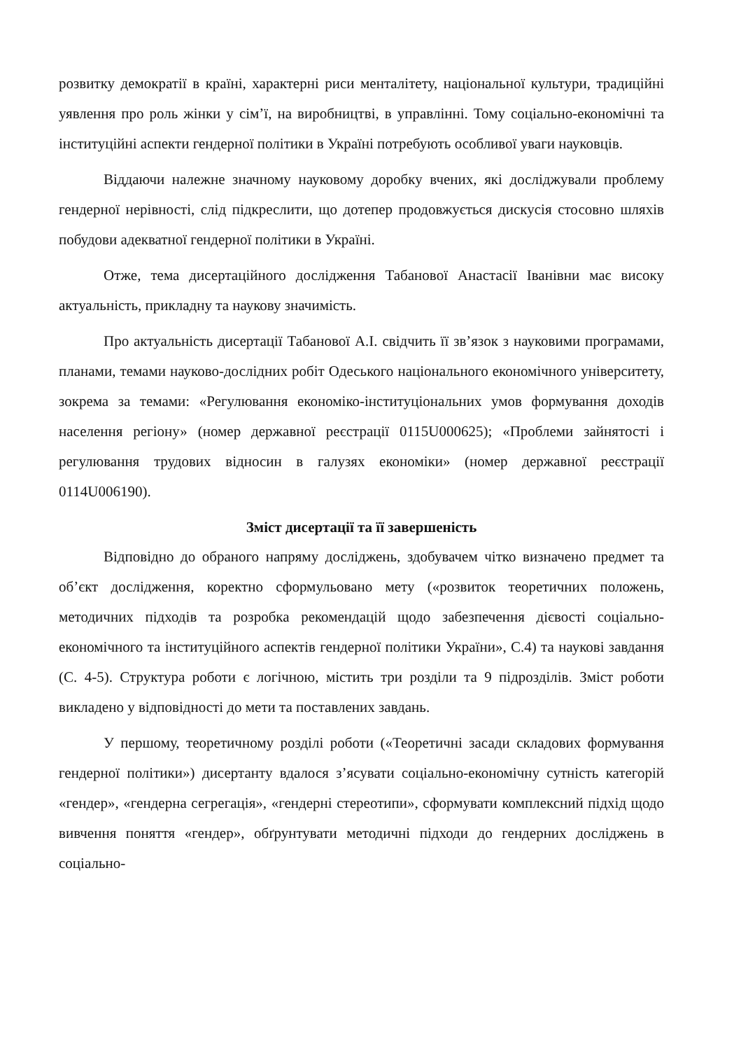розвитку демократії в країні, характерні риси менталітету, національної культури, традиційні уявлення про роль жінки у сім’ї, на виробництві, в управлінні. Тому соціально-економічні та інституційні аспекти гендерної політики в Україні потребують особливої уваги науковців.
Віддаючи належне значному науковому доробку вчених, які досліджували проблему гендерної нерівності, слід підкреслити, що дотепер продовжується дискусія стосовно шляхів побудови адекватної гендерної політики в Україні.
Отже, тема дисертаційного дослідження Табанової Анастасії Іванівни має високу актуальність, прикладну та наукову значимість.
Про актуальність дисертації Табанової А.І. свідчить її зв’язок з науковими програмами, планами, темами науково-дослідних робіт Одеського національного економічного університету, зокрема за темами: «Регулювання економіко-інституціональних умов формування доходів населення регіону» (номер державної реєстрації 0115U000625); «Проблеми зайнятості і регулювання трудових відносин в галузях економіки» (номер державної реєстрації 0114U006190).
Зміст дисертації та її завершеність
Відповідно до обраного напряму досліджень, здобувачем чітко визначено предмет та об’єкт дослідження, коректно сформульовано мету («розвиток теоретичних положень, методичних підходів та розробка рекомендацій щодо забезпечення дієвості соціально-економічного та інституційного аспектів гендерної політики України», С.4) та наукові завдання (С. 4-5). Структура роботи є логічною, містить три розділи та 9 підрозділів. Зміст роботи викладено у відповідності до мети та поставлених завдань.
У першому, теоретичному розділі роботи («Теоретичні засади складових формування гендерної політики») дисертанту вдалося з’ясувати соціально-економічну сутність категорій «гендер», «гендерна сегрегація», «гендерні стереотипи», сформувати комплексний підхід щодо вивчення поняття «гендер», обґрунтувати методичні підходи до гендерних досліджень в соціально-